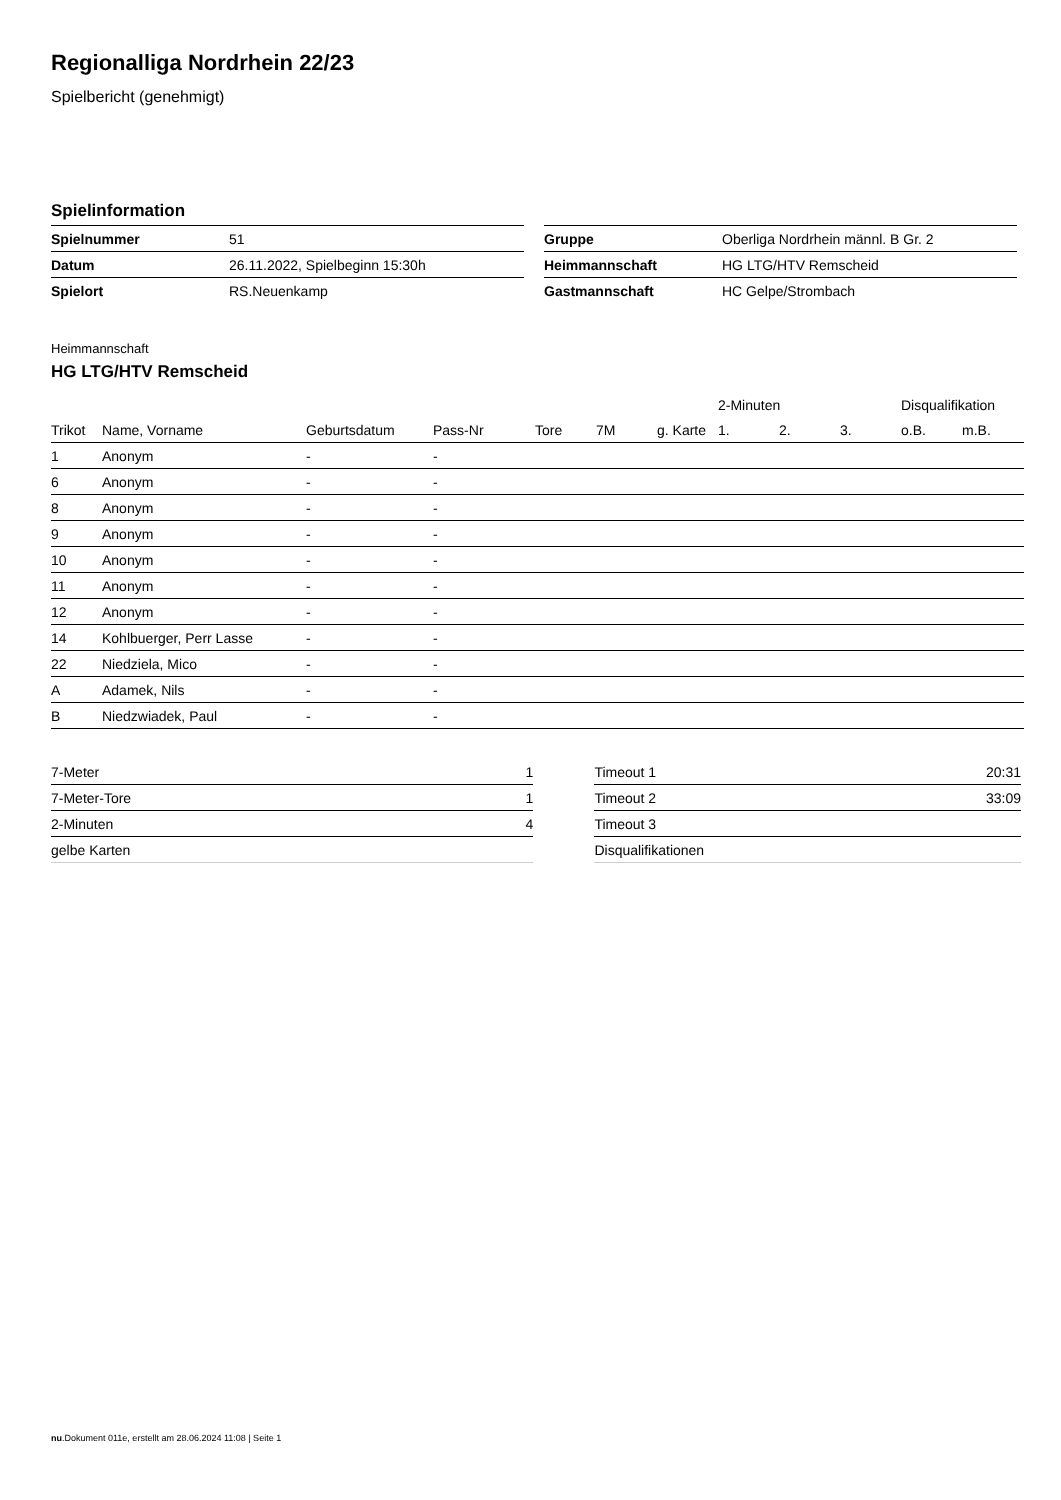Regionalliga Nordrhein 22/23
Spielbericht (genehmigt)
Spielinformation
| Spielnummer | 51 |
| Datum | 26.11.2022, Spielbeginn 15:30h |
| Spielort | RS.Neuenkamp |
| Gruppe | Oberliga Nordrhein männl. B Gr. 2 |
| Heimmannschaft | HG LTG/HTV Remscheid |
| Gastmannschaft | HC Gelpe/Strombach |
Heimmannschaft
HG LTG/HTV Remscheid
| | | | | | | | 2-Minuten | | | Disqualifikation | |
| --- | --- | --- | --- | --- | --- | --- | --- | --- | --- | --- | --- |
| Trikot | Name, Vorname | Geburtsdatum | Pass-Nr | Tore | 7M | g. Karte | 1. | 2. | 3. | o.B. | m.B. |
| 1 | Anonym | - | - | | | | | | | | |
| 6 | Anonym | - | - | | | | | | | | |
| 8 | Anonym | - | - | | | | | | | | |
| 9 | Anonym | - | - | | | | | | | | |
| 10 | Anonym | - | - | | | | | | | | |
| 11 | Anonym | - | - | | | | | | | | |
| 12 | Anonym | - | - | | | | | | | | |
| 14 | Kohlbuerger, Perr Lasse | - | - | | | | | | | | |
| 22 | Niedziela, Mico | - | - | | | | | | | | |
| A | Adamek, Nils | - | - | | | | | | | | |
| B | Niedzwiadek, Paul | - | - | | | | | | | | |
| 7-Meter | 1 |
| 7-Meter-Tore | 1 |
| 2-Minuten | 4 |
| gelbe Karten | |
| Timeout 1 | 20:31 |
| Timeout 2 | 33:09 |
| Timeout 3 | |
| Disqualifikationen | |
nu.Dokument 011e, erstellt am 28.06.2024 11:08 | Seite 1